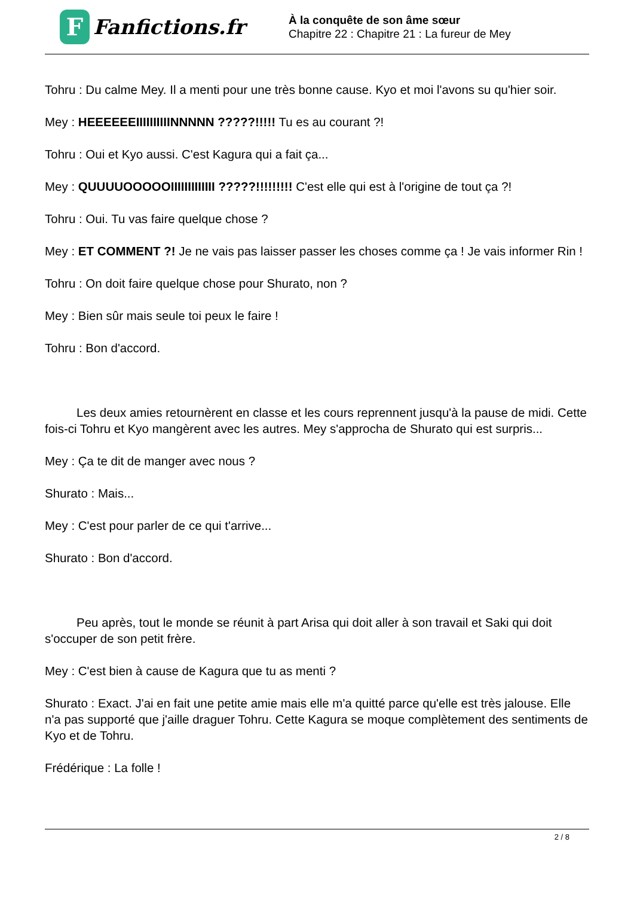F
Fanfictions.fr
À la conquête de son âme sœur
Chapitre 22 : Chapitre 21 : La fureur de Mey
Tohru : Du calme Mey. Il a menti pour une très bonne cause. Kyo et moi l'avons su qu'hier soir.
Mey : HEEEEEEIIIIIIIIIINNNNN ?????!!!!! Tu es au courant ?!
Tohru : Oui et Kyo aussi. C'est Kagura qui a fait ça...
Mey : QUUUUOOOOOIIIIIIIIIIIII ?????!!!!!!!!! C'est elle qui est à l'origine de tout ça ?!
Tohru : Oui. Tu vas faire quelque chose ?
Mey : ET COMMENT ?! Je ne vais pas laisser passer les choses comme ça ! Je vais informer Rin !
Tohru : On doit faire quelque chose pour Shurato, non ?
Mey : Bien sûr mais seule toi peux le faire !
Tohru : Bon d'accord.
Les deux amies retournèrent en classe et les cours reprennent jusqu'à la pause de midi. Cette fois-ci Tohru et Kyo mangèrent avec les autres. Mey s'approcha de Shurato qui est surpris...
Mey : Ça te dit de manger avec nous ?
Shurato : Mais...
Mey : C'est pour parler de ce qui t'arrive...
Shurato : Bon d'accord.
Peu après, tout le monde se réunit à part Arisa qui doit aller à son travail et Saki qui doit s'occuper de son petit frère.
Mey : C'est bien à cause de Kagura que tu as menti ?
Shurato : Exact. J'ai en fait une petite amie mais elle m'a quitté parce qu'elle est très jalouse. Elle n'a pas supporté que j'aille draguer Tohru. Cette Kagura se moque complètement des sentiments de Kyo et de Tohru.
Frédérique : La folle !
2 / 8